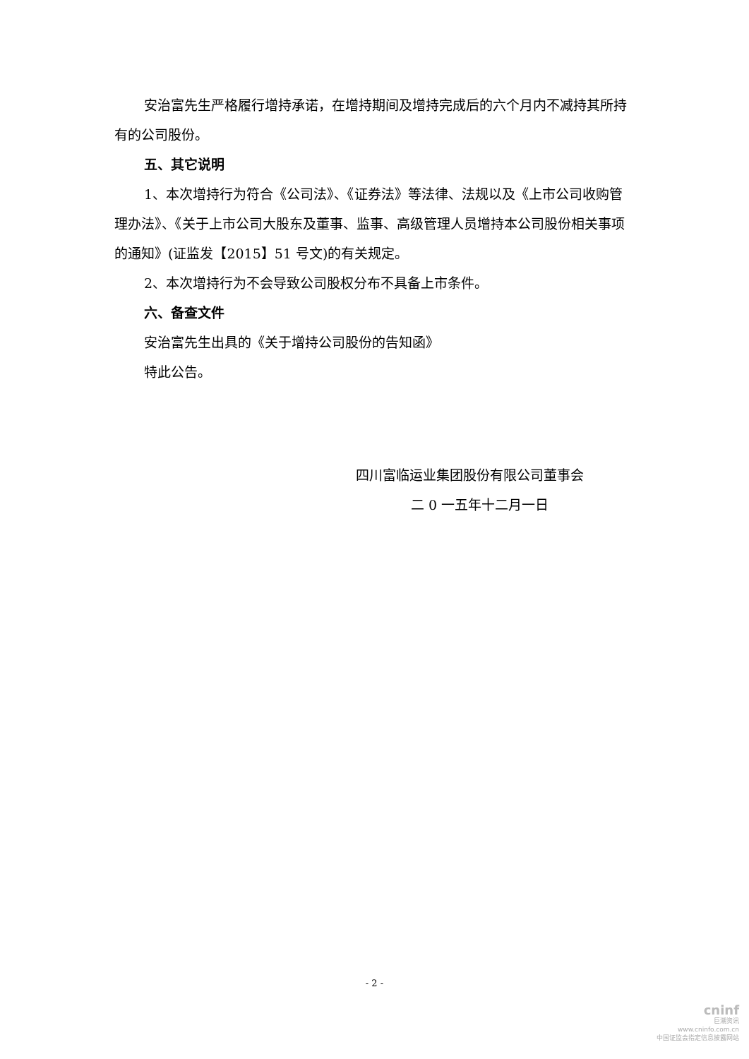安治富先生严格履行增持承诺，在增持期间及增持完成后的六个月内不减持其所持有的公司股份。
五、其它说明
1、本次增持行为符合《公司法》、《证券法》等法律、法规以及《上市公司收购管理办法》、《关于上市公司大股东及董事、监事、高级管理人员增持本公司股份相关事项的通知》(证监发【2015】51 号文)的有关规定。
2、本次增持行为不会导致公司股权分布不具备上市条件。
六、备查文件
安治富先生出具的《关于增持公司股份的告知函》
特此公告。
四川富临运业集团股份有限公司董事会
二 0 一五年十二月一日
- 2 -
cninf
巨潮资讯
www.cninfo.com.cn
中国证监会指定信息披露网站